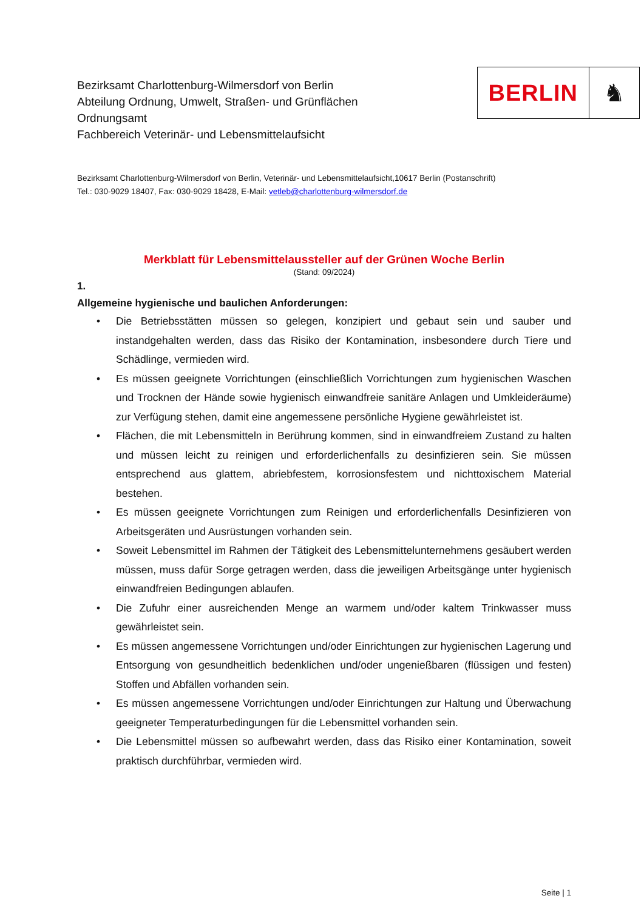Bezirksamt Charlottenburg-Wilmersdorf von Berlin
Abteilung Ordnung, Umwelt, Straßen- und Grünflächen
Ordnungsamt
Fachbereich Veterinär- und Lebensmittelaufsicht
BERLIN ♞
Bezirksamt Charlottenburg-Wilmersdorf von Berlin, Veterinär- und Lebensmittelaufsicht,10617 Berlin (Postanschrift)
Tel.: 030-9029 18407, Fax: 030-9029 18428, E-Mail: vetleb@charlottenburg-wilmersdorf.de
Merkblatt für Lebensmittelaussteller auf der Grünen Woche Berlin
(Stand: 09/2024)
1.
Allgemeine hygienische und baulichen Anforderungen:
• Die Betriebsstätten müssen so gelegen, konzipiert und gebaut sein und sauber und instandgehalten werden, dass das Risiko der Kontamination, insbesondere durch Tiere und Schädlinge, vermieden wird.
• Es müssen geeignete Vorrichtungen (einschließlich Vorrichtungen zum hygienischen Waschen und Trocknen der Hände sowie hygienisch einwandfreie sanitäre Anlagen und Umkleideräume) zur Verfügung stehen, damit eine angemessene persönliche Hygiene gewährleistet ist.
• Flächen, die mit Lebensmitteln in Berührung kommen, sind in einwandfreiem Zustand zu halten und müssen leicht zu reinigen und erforderlichenfalls zu desinfizieren sein. Sie müssen entsprechend aus glattem, abriebfestem, korrosionsfestem und nichttoxischem Material bestehen.
• Es müssen geeignete Vorrichtungen zum Reinigen und erforderlichenfalls Desinfizieren von Arbeitsgeräten und Ausrüstungen vorhanden sein.
• Soweit Lebensmittel im Rahmen der Tätigkeit des Lebensmittelunternehmens gesäubert werden müssen, muss dafür Sorge getragen werden, dass die jeweiligen Arbeitsgänge unter hygienisch einwandfreien Bedingungen ablaufen.
• Die Zufuhr einer ausreichenden Menge an warmem und/oder kaltem Trinkwasser muss gewährleistet sein.
• Es müssen angemessene Vorrichtungen und/oder Einrichtungen zur hygienischen Lagerung und Entsorgung von gesundheitlich bedenklichen und/oder ungenießbaren (flüssigen und festen) Stoffen und Abfällen vorhanden sein.
• Es müssen angemessene Vorrichtungen und/oder Einrichtungen zur Haltung und Überwachung geeigneter Temperaturbedingungen für die Lebensmittel vorhanden sein.
• Die Lebensmittel müssen so aufbewahrt werden, dass das Risiko einer Kontamination, soweit praktisch durchführbar, vermieden wird.
Seite | 1